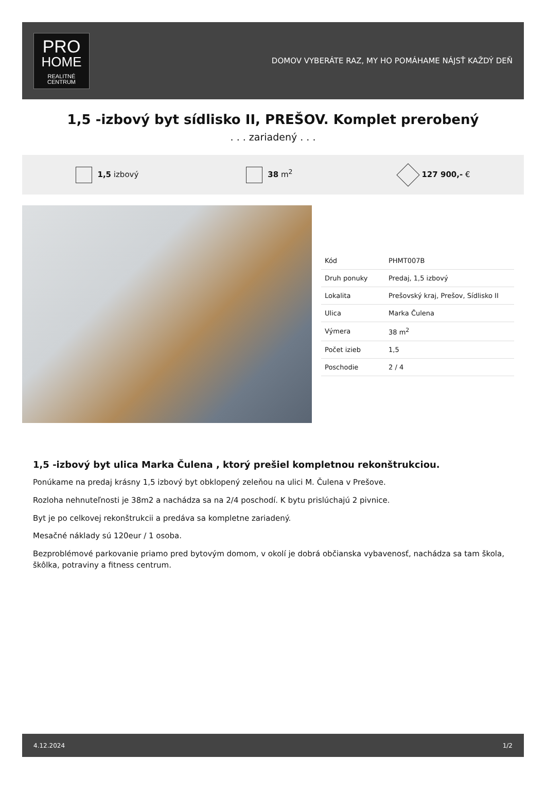PRO
HOME
REALITNÉ
CENTRUM
DOMOV VYBERÁTE RAZ, MY HO POMÁHAME NÁJSŤ KAŽDÝ DEŇ
1,5 -izbový byt sídlisko II, PREŠOV. Komplet prerobený
. . . zariadený . . .
1,5 izbový 38 m<sup>2</sup> 127 900,- €
| Kód | PHMT007B |
| Druh ponuky | Predaj, 1,5 izbový |
| Lokalita | Prešovský kraj, Prešov, Sídlisko II |
| Ulica | Marka Čulena |
| Výmera | 38 m<sup>2</sup> |
| Počet izieb | 1,5 |
| Poschodie | 2 / 4 |
1,5 -izbový byt ulica Marka Čulena , ktorý prešiel kompletnou rekonštrukciou.
Ponúkame na predaj krásny 1,5 izbový byt obklopený zeleňou na ulici M. Čulena v Prešove.
Rozloha nehnuteľnosti je 38m2 a nachádza sa na 2/4 poschodí. K bytu prislúchajú 2 pivnice.
Byt je po celkovej rekonštrukcii a predáva sa kompletne zariadený.
Mesačné náklady sú 120eur / 1 osoba.
Bezproblémové parkovanie priamo pred bytovým domom, v okolí je dobrá občianska vybavenosť, nachádza sa tam škola, škôlka, potraviny a fitness centrum.
4.12.2024 1/2